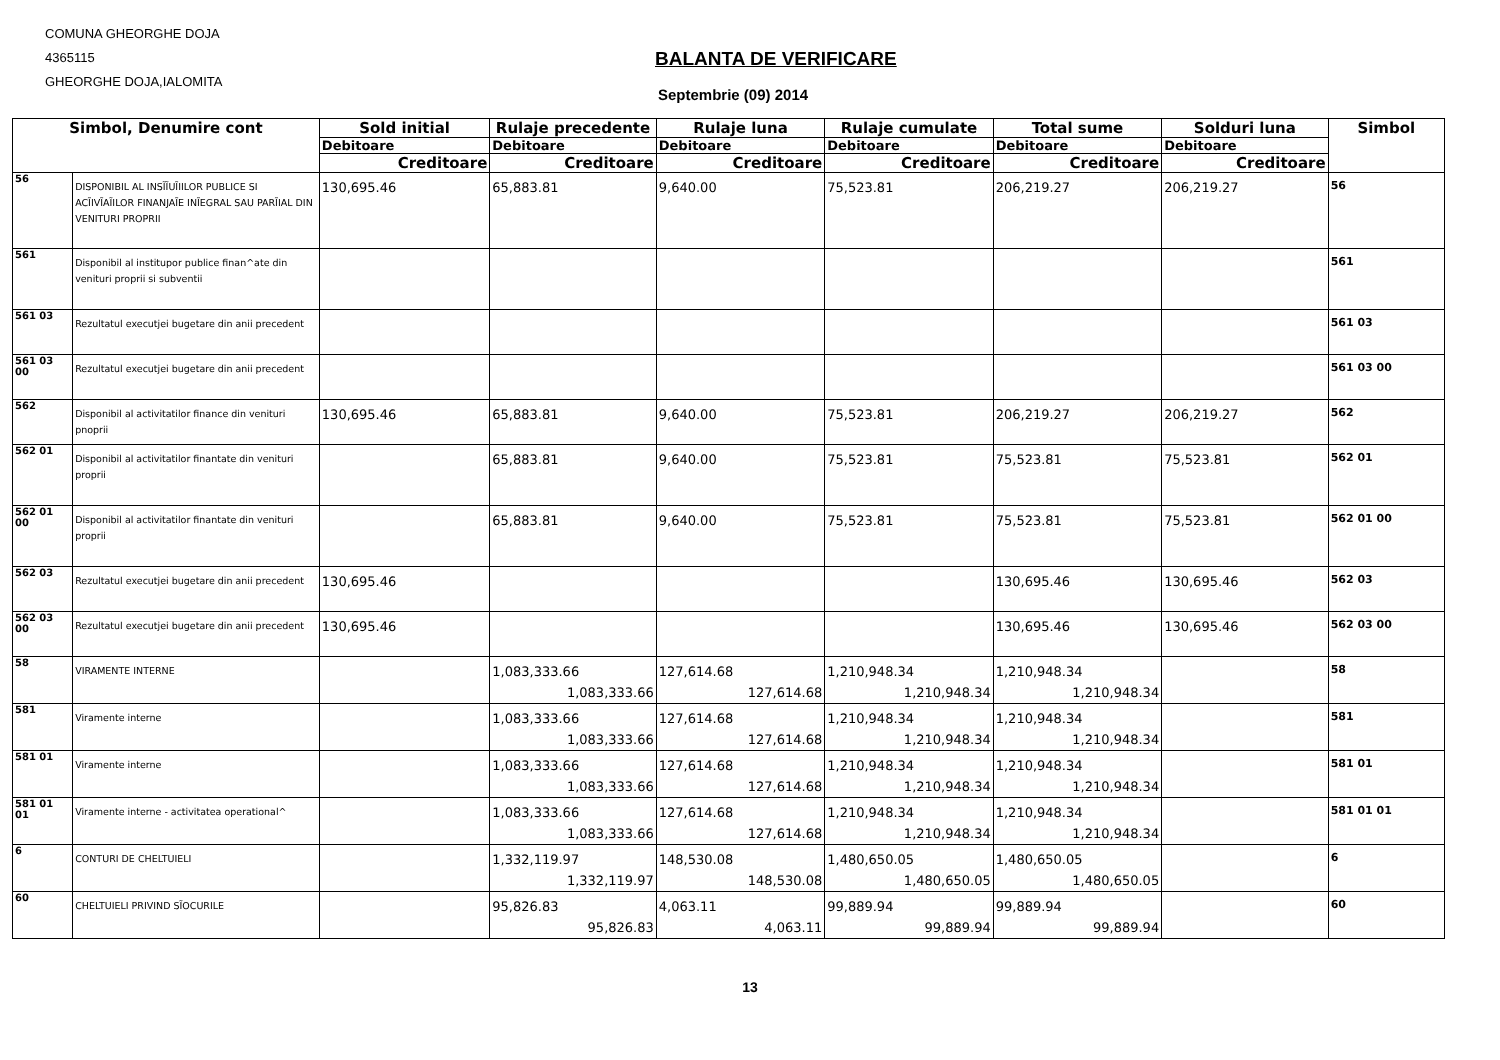COMUNA GHEORGHE DOJA
4365115
GHEORGHE DOJA,IALOMITA
BALANTA DE VERIFICARE
Septembrie (09) 2014
| Simbol, Denumire cont | | Sold initial | Rulaje precedente | Rulaje luna | Rulaje cumulate | Total sume | Solduri luna | Simbol |
| --- | --- | --- | --- | --- | --- | --- | --- | --- |
| | | Debitoare | Debitoare | Debitoare | Debitoare | Debitoare | Debitoare | |
| | | Creditoare | Creditoare | Creditoare | Creditoare | Creditoare | Creditoare | |
| 56 | DISPONIBIL AL INSĨĨUĨIILOR PUBLICE SI ACĨIVĨAĨILOR FINANJAĨE INĨEGRAL SAU PARĨIAL DIN VENITURI PROPRII | 130,695.46 | 65,883.81 | 9,640.00 | 75,523.81 | 206,219.27 | 206,219.27 | 56 |
| 561 | Disponibil al institupor publice finan^ate din venituri proprii si subventii | | | | | | | 561 |
| 561 03 | Rezultatul executjei bugetare din anii precedent | | | | | | | 561 03 |
| 561 03 00 | Rezultatul executjei bugetare din anii precedent | | | | | | | 561 03 00 |
| 562 | Disponibil al activitatilor finance din venituri pnoprii | 130,695.46 | 65,883.81 | 9,640.00 | 75,523.81 | 206,219.27 | 206,219.27 | 562 |
| 562 01 | Disponibil al activitatilor finantate din venituri proprii | | 65,883.81 | 9,640.00 | 75,523.81 | 75,523.81 | 75,523.81 | 562 01 |
| 562 01 00 | Disponibil al activitatilor finantate din venituri proprii | | 65,883.81 | 9,640.00 | 75,523.81 | 75,523.81 | 75,523.81 | 562 01 00 |
| 562 03 | Rezultatul executjei bugetare din anii precedent | 130,695.46 | | | | 130,695.46 | 130,695.46 | 562 03 |
| 562 03 00 | Rezultatul executjei bugetare din anii precedent | 130,695.46 | | | | 130,695.46 | 130,695.46 | 562 03 00 |
| 58 | VIRAMENTE INTERNE | | 1,083,333.66 1,083,333.66 | 127,614.68 127,614.68 | 1,210,948.34 1,210,948.34 | 1,210,948.34 1,210,948.34 | | 58 |
| 581 | Viramente interne | | 1,083,333.66 1,083,333.66 | 127,614.68 127,614.68 | 1,210,948.34 1,210,948.34 | 1,210,948.34 1,210,948.34 | | 581 |
| 581 01 | Viramente interne | | 1,083,333.66 1,083,333.66 | 127,614.68 127,614.68 | 1,210,948.34 1,210,948.34 | 1,210,948.34 1,210,948.34 | | 581 01 |
| 581 01 01 | Viramente interne - activitatea operational^ | | 1,083,333.66 1,083,333.66 | 127,614.68 127,614.68 | 1,210,948.34 1,210,948.34 | 1,210,948.34 1,210,948.34 | | 581 01 01 |
| 6 | CONTURI DE CHELTUIELI | | 1,332,119.97 1,332,119.97 | 148,530.08 148,530.08 | 1,480,650.05 1,480,650.05 | 1,480,650.05 1,480,650.05 | | 6 |
| 60 | CHELTUIELI PRIVIND SĨOCURILE | | 95,826.83 95,826.83 | 4,063.11 4,063.11 | 99,889.94 99,889.94 | 99,889.94 99,889.94 | | 60 |
13